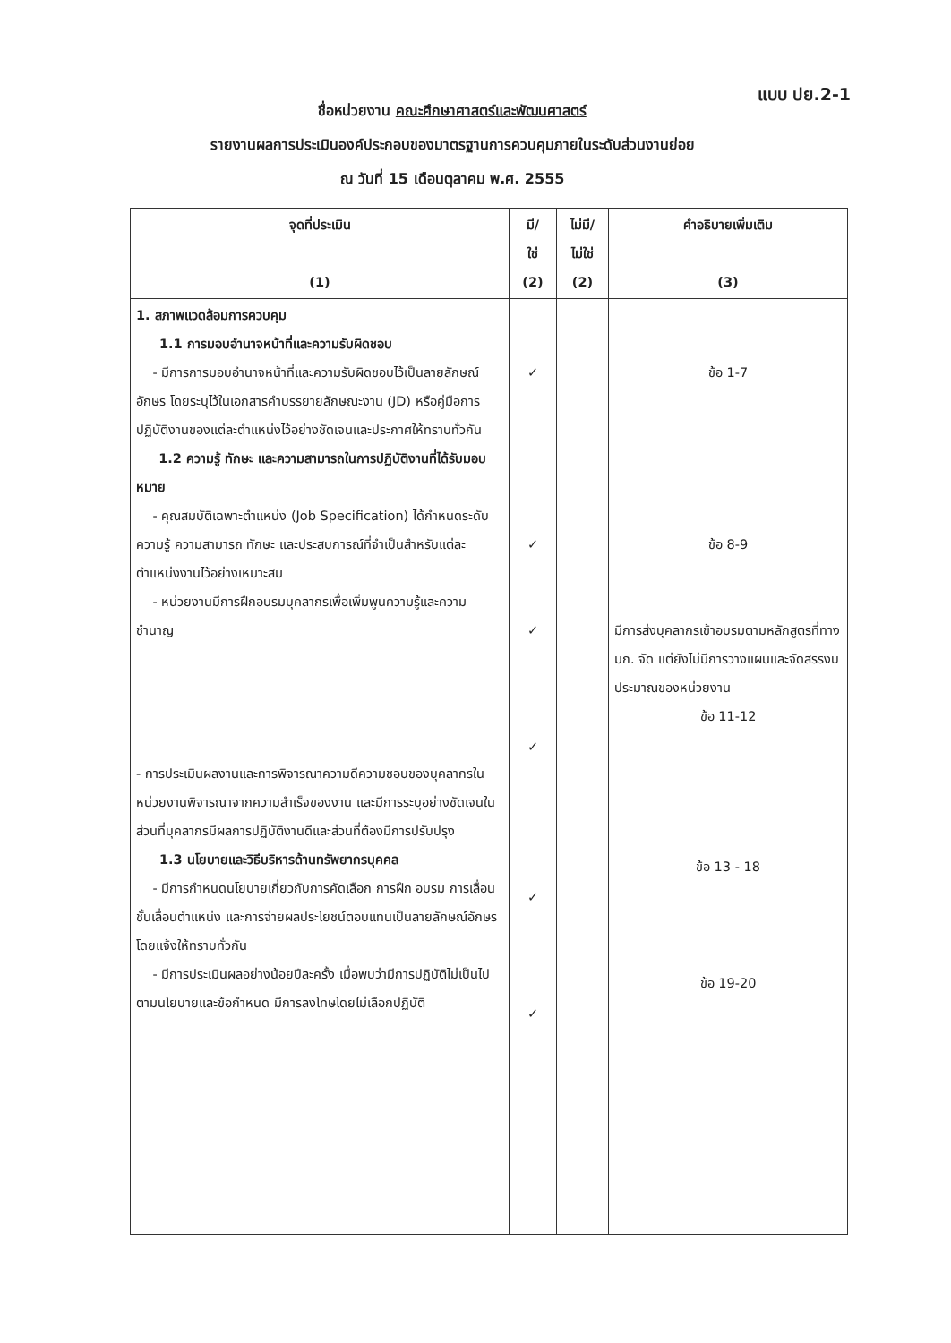แบบ ปย.2-1
ชื่อหน่วยงาน คณะศึกษาศาสตร์และพัฒนศาสตร์
รายงานผลการประเมินองค์ประกอบของมาตรฐานการควบคุมภายในระดับส่วนงานย่อย
ณ วันที่ 15 เดือนตุลาคม พ.ศ. 2555
| จุดที่ประเมิน (1) | มี/ ใช่ (2) | ไม่มี/ ไม่ใช่ (2) | คำอธิบายเพิ่มเติม (3) |
| --- | --- | --- | --- |
| 1. สภาพแวดล้อมการควบคุม 1.1 การมอบอำนาจหน้าที่และความรับผิดชอบ - มีการการมอบอำนาจหน้าที่และความรับผิดชอบไว้เป็นลายลักษณ์อักษร โดยระบุไว้ในเอกสารคำบรรยายลักษณะงาน (JD) หรือคู่มือการปฏิบัติงานของแต่ละตำแหน่งไว้อย่างชัดเจนและประกาศให้ทราบทั่วกัน 1.2 ความรู้ ทักษะ และความสามารถในการปฏิบัติงานที่ได้รับมอบหมาย - คุณสมบัติเฉพาะตำแหน่ง (Job Specification) ได้กำหนดระดับความรู้ ความสามารถ ทักษะ และประสบการณ์ที่จำเป็นสำหรับแต่ละตำแหน่งงานไว้อย่างเหมาะสม - หน่วยงานมีการฝึกอบรมบุคลากรเพื่อเพิ่มพูนความรู้และความชำนาญ - การประเมินผลงานและการพิจารณาความดีความชอบของบุคลากรในหน่วยงานพิจารณาจากความสำเร็จของงาน และมีการระบุอย่างชัดเจนในส่วนที่บุคลากรมีผลการปฏิบัติงานดีและส่วนที่ต้องมีการปรับปรุง 1.3 นโยบายและวิธีบริหารด้านทรัพยากรบุคคล - มีการกำหนดนโยบายเกี่ยวกับการคัดเลือก การฝึก อบรม การเลื่อนชั้นเลื่อนตำแหน่ง และการจ่ายผลประโยชน์ตอบแทนเป็นลายลักษณ์อักษร โดยแจ้งให้ทราบทั่วกัน - มีการประเมินผลอย่างน้อยปีละครั้ง เมื่อพบว่ามีการปฏิบัติไม่เป็นไปตามนโยบายและข้อกำหนด มีการลงโทษโดยไม่เลือกปฏิบัติ | ✓ ✓ ✓ ✓ ✓ ✓ | | ข้อ 1-7 ข้อ 8-9 มีการส่งบุคลากรเข้าอบรมตามหลักสูตรที่ทาง มก. จัด แต่ยังไม่มีการวางแผนและจัดสรรงบประมาณของหน่วยงาน ข้อ 11-12 ข้อ 13 - 18 ข้อ 19-20 |